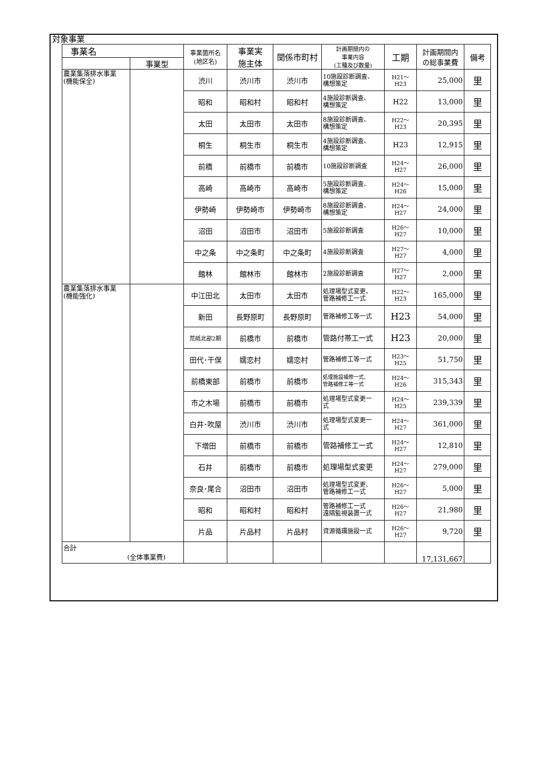対象事業
| 事業名 | | 事業箇所名 (地区名) | 事業実 施主体 | 関係市町村 | 計画期間内の 事業内容 (工種及び数量) | 工期 | 計画期間内 の総事業費 | 備考 |
| --- | --- | --- | --- | --- | --- | --- | --- | --- |
| | 事業型 | | | | | | | |
| 農業集落排水事業 (機能保全) | | 渋川 | 渋川市 | 渋川市 | 10施設診断調査、 構想策定 | H21～H23 | 25,000 | 里 |
| | | 昭和 | 昭和村 | 昭和村 | 4施設診断調査、 構想策定 | H22 | 13,000 | 里 |
| | | 太田 | 太田市 | 太田市 | 8施設診断調査、 構想策定 | H22～H23 | 20,395 | 里 |
| | | 桐生 | 桐生市 | 桐生市 | 4施設診断調査、 構想策定 | H23 | 12,915 | 里 |
| | | 前橋 | 前橋市 | 前橋市 | 10施設診断調査 | H24～H27 | 26,000 | 里 |
| | | 高崎 | 高崎市 | 高崎市 | 5施設診断調査、 構想策定 | H24～H26 | 15,000 | 里 |
| | | 伊勢崎 | 伊勢崎市 | 伊勢崎市 | 8施設診断調査、 構想策定 | H24～H27 | 24,000 | 里 |
| | | 沼田 | 沼田市 | 沼田市 | 5施設診断調査 | H26～H27 | 10,000 | 里 |
| | | 中之条 | 中之条町 | 中之条町 | 4施設診断調査 | H27～H27 | 4,000 | 里 |
| | | 館林 | 館林市 | 館林市 | 2施設診断調査 | H27～H27 | 2,000 | 里 |
| 農業集落排水事業 (機能強化) | | 中江田北 | 太田市 | 太田市 | 処理場型式変更、 管路補修工一式 | H22～H23 | 165,000 | 里 |
| | | 新田 | 長野原町 | 長野原町 | 管路補修工等一式 | H23 | 54,000 | 里 |
| | | 荒砥北部2期 | 前橋市 | 前橋市 | 管路付帯工一式 | H23 | 20,000 | 里 |
| | | 田代･干俣 | 嬬恋村 | 嬬恋村 | 管路補修工等一式 | H23～H25 | 51,750 | 里 |
| | | 前橋東部 | 前橋市 | 前橋市 | 処理施設補修一式、 管路補修工等一式 | H24～H26 | 315,343 | 里 |
| | | 市之木場 | 前橋市 | 前橋市 | 処理場型式変更一 式 | H24～H25 | 239,339 | 里 |
| | | 白井･吹屋 | 渋川市 | 渋川市 | 処理場型式変更一 式 | H24～H27 | 361,000 | 里 |
| | | 下増田 | 前橋市 | 前橋市 | 管路補修工一式 | H24～H27 | 12,810 | 里 |
| | | 石井 | 前橋市 | 前橋市 | 処理場型式変更 | H24～H27 | 279,000 | 里 |
| | | 奈良･尾合 | 沼田市 | 沼田市 | 処理場型式変更、 管路補修工一式 | H26～H27 | 5,000 | 里 |
| | | 昭和 | 昭和村 | 昭和村 | 管路補修工一式 遠隔監視装置一式 | H26～H27 | 21,980 | 里 |
| | | 片品 | 片品村 | 片品村 | 資源循環施設一式 | H26～H27 | 9,720 | 里 |
| 合計 (全体事業費) | | | | | | | 17,131,667 | |